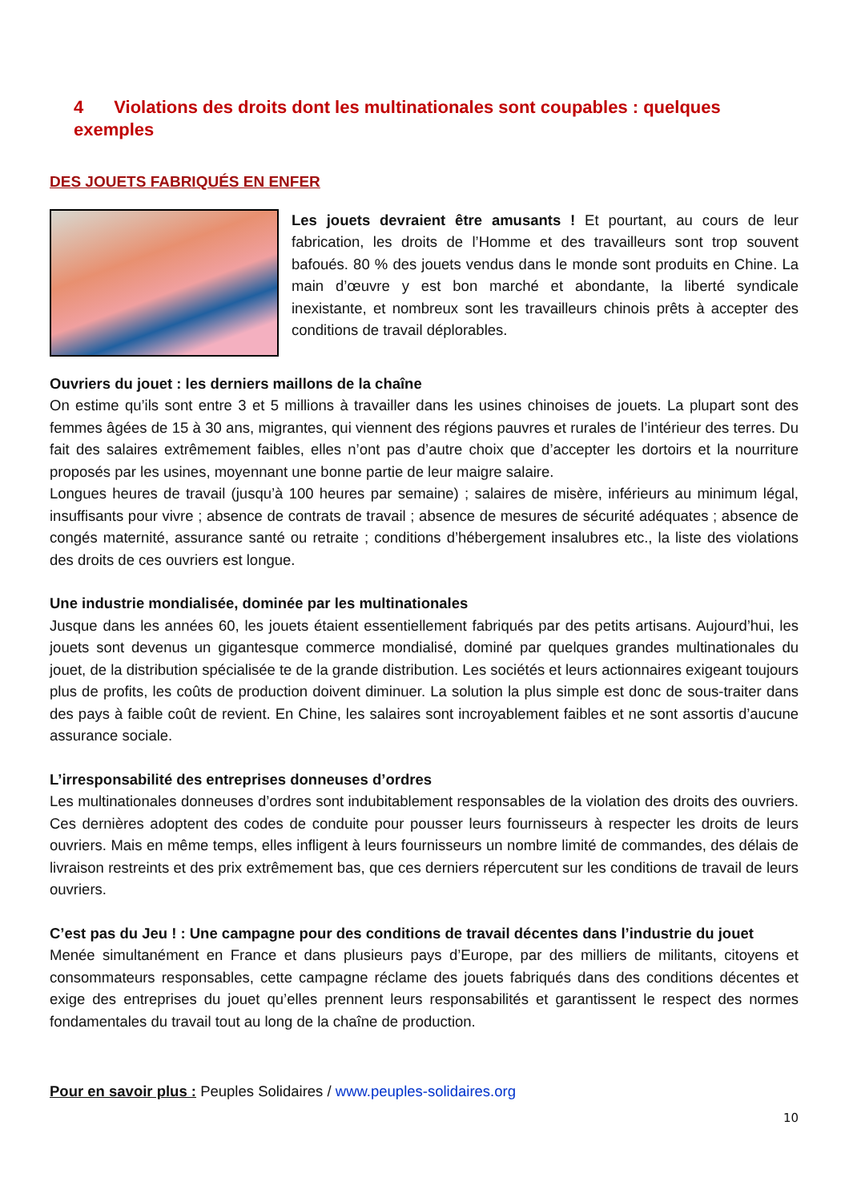4 Violations des droits dont les multinationales sont coupables : quelques exemples
DES JOUETS FABRIQUÉS EN ENFER
Les jouets devraient être amusants ! Et pourtant, au cours de leur fabrication, les droits de l’Homme et des travailleurs sont trop souvent bafoués. 80 % des jouets vendus dans le monde sont produits en Chine. La main d’œuvre y est bon marché et abondante, la liberté syndicale inexistante, et nombreux sont les travailleurs chinois prêts à accepter des conditions de travail déplorables.
Ouvriers du jouet : les derniers maillons de la chaîne
On estime qu’ils sont entre 3 et 5 millions à travailler dans les usines chinoises de jouets. La plupart sont des femmes âgées de 15 à 30 ans, migrantes, qui viennent des régions pauvres et rurales de l’intérieur des terres. Du fait des salaires extrêmement faibles, elles n’ont pas d’autre choix que d’accepter les dortoirs et la nourriture proposés par les usines, moyennant une bonne partie de leur maigre salaire.
Longues heures de travail (jusqu’à 100 heures par semaine) ; salaires de misère, inférieurs au minimum légal, insuffisants pour vivre ; absence de contrats de travail ; absence de mesures de sécurité adéquates ; absence de congés maternité, assurance santé ou retraite ; conditions d’hébergement insalubres etc., la liste des violations des droits de ces ouvriers est longue.
Une industrie mondialisée, dominée par les multinationales
Jusque dans les années 60, les jouets étaient essentiellement fabriqués par des petits artisans. Aujourd’hui, les jouets sont devenus un gigantesque commerce mondialisé, dominé par quelques grandes multinationales du jouet, de la distribution spécialisée te de la grande distribution. Les sociétés et leurs actionnaires exigeant toujours plus de profits, les coûts de production doivent diminuer. La solution la plus simple est donc de sous-traiter dans des pays à faible coût de revient. En Chine, les salaires sont incroyablement faibles et ne sont assortis d’aucune assurance sociale.
L’irresponsabilité des entreprises donneuses d’ordres
Les multinationales donneuses d’ordres sont indubitablement responsables de la violation des droits des ouvriers. Ces dernières adoptent des codes de conduite pour pousser leurs fournisseurs à respecter les droits de leurs ouvriers. Mais en même temps, elles infligent à leurs fournisseurs un nombre limité de commandes, des délais de livraison restreints et des prix extrêmement bas, que ces derniers répercutent sur les conditions de travail de leurs ouvriers.
C’est pas du Jeu ! : Une campagne pour des conditions de travail décentes dans l’industrie du jouet
Menée simultanément en France et dans plusieurs pays d’Europe, par des milliers de militants, citoyens et consommateurs responsables, cette campagne réclame des jouets fabriqués dans des conditions décentes et exige des entreprises du jouet qu’elles prennent leurs responsabilités et garantissent le respect des normes fondamentales du travail tout au long de la chaîne de production.
Pour en savoir plus : Peuples Solidaires / www.peuples-solidaires.org
10